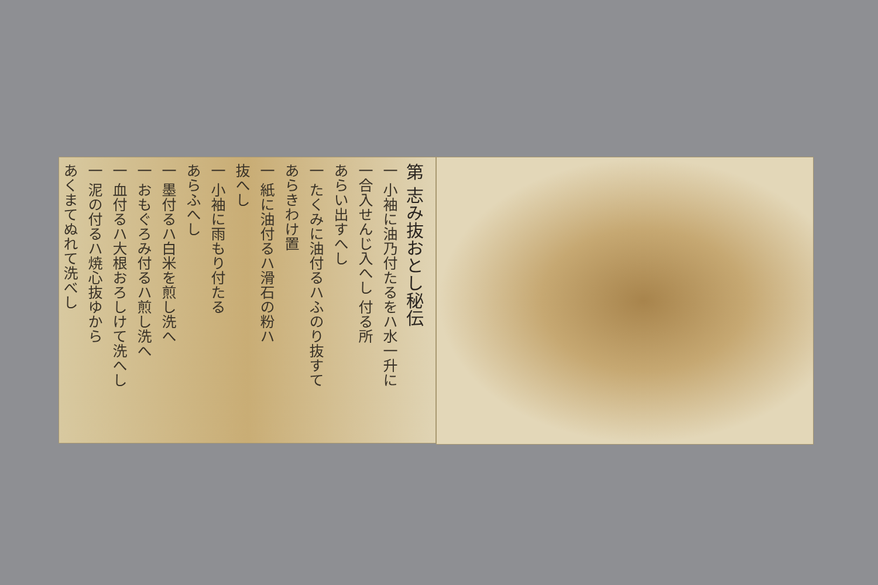第 志み抜おとし秘伝
一 小袖に油乃付たるをハ水一升に
一合入せんじ入へし 付る所
あらい出すへし
一 たくみに油付るハふのり抜すて
あらきわけ置
一 紙に油付るハ滑石の粉ハ
抜へし
一 小袖に雨もり付たる
あらふへし
一 墨付るハ白米を煎し洗へ
一 おもぐろみ付るハ煎し洗へ
一 血付るハ大根おろしけて洗へし
一 泥の付るハ焼心抜ゆから
あくまてぬれて洗べし